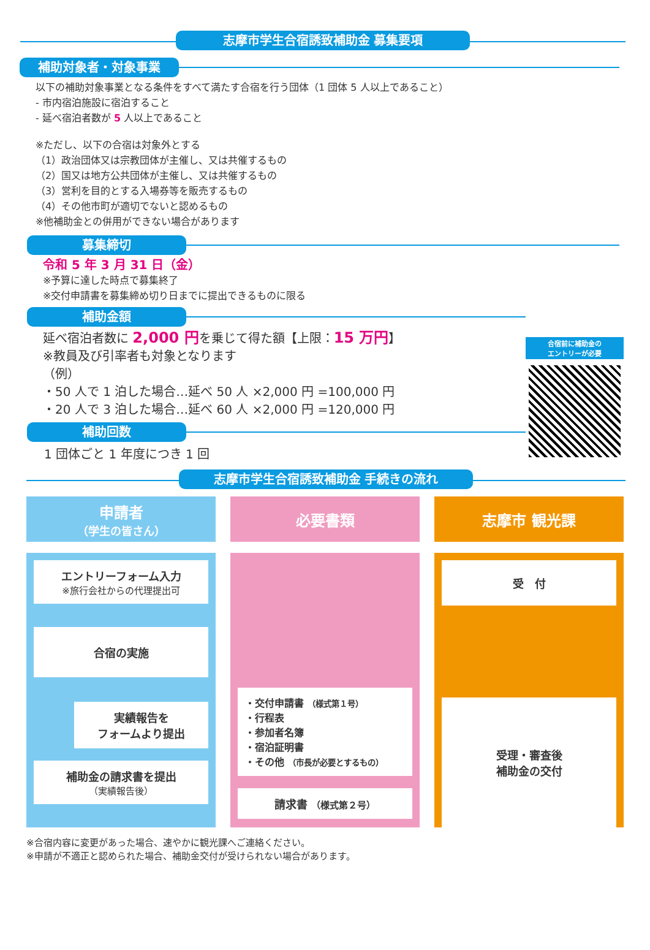志摩市学生合宿誘致補助金 募集要項
補助対象者・対象事業
以下の補助対象事業となる条件をすべて満たす合宿を行う団体（1 団体 5 人以上であること）
- 市内宿泊施設に宿泊すること
- 延べ宿泊者数が 5 人以上であること
※ただし、以下の合宿は対象外とする
（1）政治団体又は宗教団体が主催し、又は共催するもの
（2）国又は地方公共団体が主催し、又は共催するもの
（3）営利を目的とする入場券等を販売するもの
（4）その他市町が適切でないと認めるもの
※他補助金との併用ができない場合があります
募集締切
令和 5 年 3 月 31 日（金）
※予算に達した時点で募集終了
※交付申請書を募集締め切り日までに提出できるものに限る
補助金額
延べ宿泊者数に 2,000 円を乗じて得た額【上限：15 万円】
※教員及び引率者も対象となります
（例）
・50 人で 1 泊した場合…延べ 50 人 ×2,000 円 =100,000 円
・20 人で 3 泊した場合…延べ 60 人 ×2,000 円 =120,000 円
補助回数
1 団体ごと 1 年度につき 1 回
合宿前に補助金の
エントリーが必要
志摩市学生合宿誘致補助金 手続きの流れ
申請者
（学生の皆さん）
エントリーフォーム入力
※旅行会社からの代理提出可
合宿の実施
実績報告を
フォームより提出
補助金の請求書を提出
（実績報告後）
必要書類
・交付申請書 （様式第１号）
・行程表
・参加者名簿
・宿泊証明書
・その他 （市長が必要とするもの）
請求書 （様式第２号）
志摩市 観光課
受　付
受理・審査後
補助金の交付
※合宿内容に変更があった場合、速やかに観光課へご連絡ください。
※申請が不適正と認められた場合、補助金交付が受けられない場合があります。